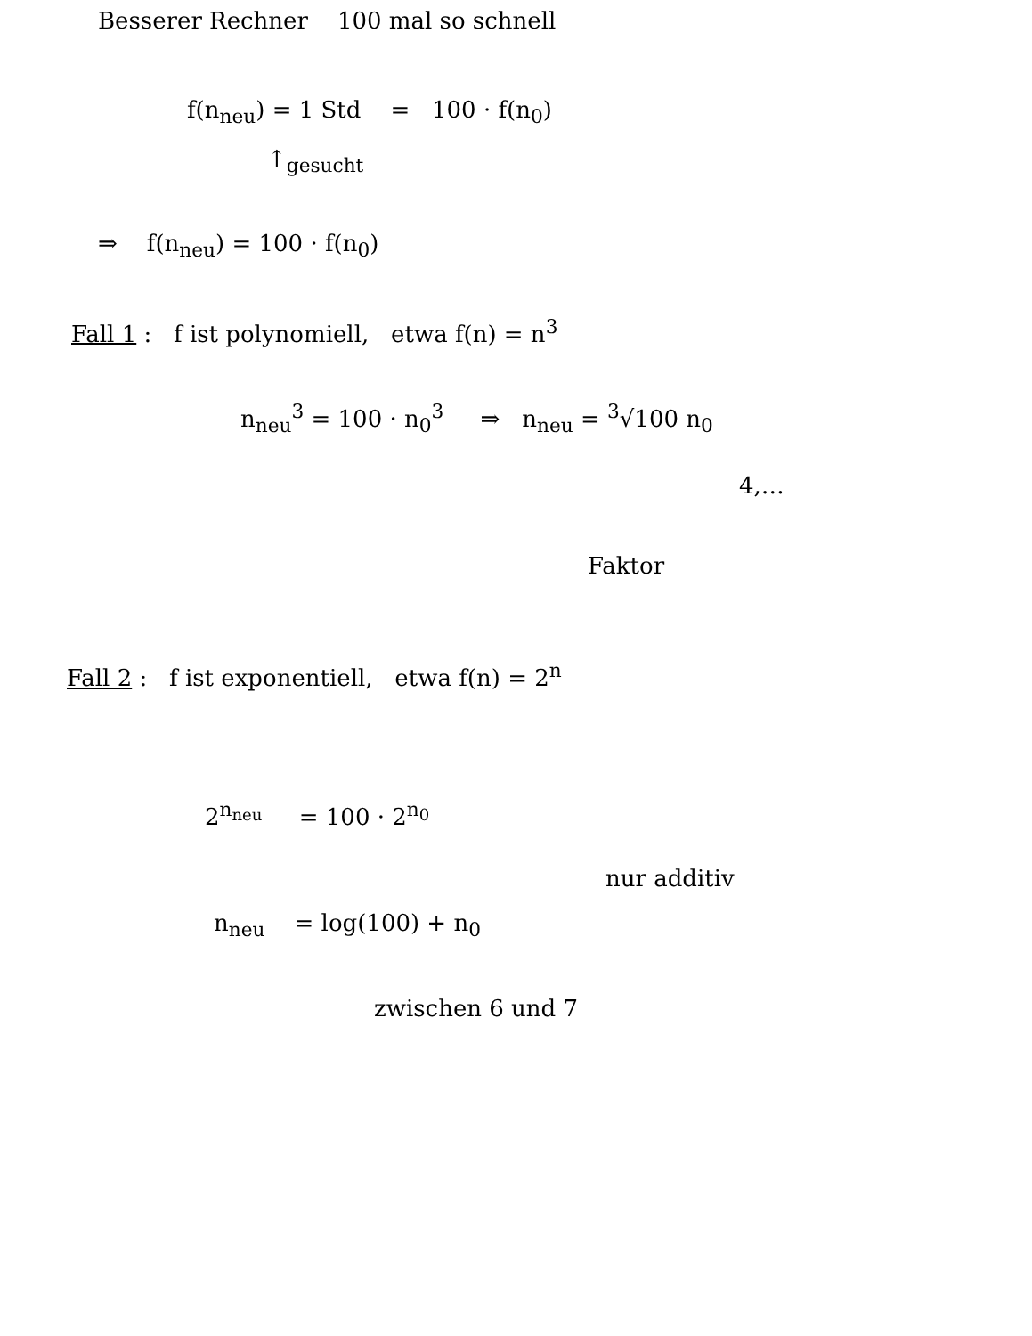Besserer Rechner 100 mal so schnell
f(n<sub>neu</sub>) = 1 Std = 100 · f(n<sub>0</sub>)
↑<sub>gesucht</sub>
⇒ f(n<sub>neu</sub>) = 100 · f(n<sub>0</sub>)
Fall 1 : f ist polynomiell, etwa f(n) = n<sup>3</sup>
n<sub>neu</sub><sup>3</sup> = 100 · n<sub>0</sub><sup>3</sup> ⇒ n<sub>neu</sub> = <sup>3</sup>√100 n<sub>0</sub>
4,…
Faktor
Fall 2 : f ist exponentiell, etwa f(n) = 2<sup>n</sup>
2<sup>n<sub>neu</sub></sup> = 100 · 2<sup>n<sub>0</sub></sup>
nur additiv
n<sub>neu</sub> = log(100) + n<sub>0</sub>
zwischen 6 und 7